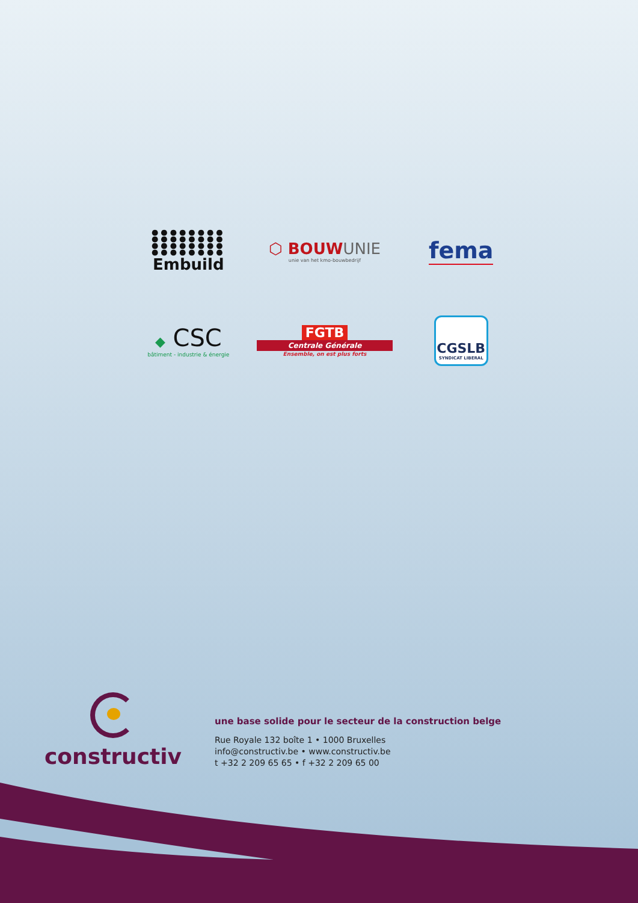●●●●●●●●
●●●●●●●●
●●●●●●●●
●●●●●●●●
Embuild
⬡ BOUWUNIE
unie van het kmo-bouwbedrijf
fema
◆ CSC
bâtiment - industrie & énergie
FGTB
Centrale Générale
Ensemble, on est plus forts
CGSLB
SYNDICAT LIBERAL
constructiv
une base solide pour le secteur de la construction belge
Rue Royale 132 boîte 1 • 1000 Bruxelles
info@constructiv.be • www.constructiv.be
t +32 2 209 65 65 • f +32 2 209 65 00